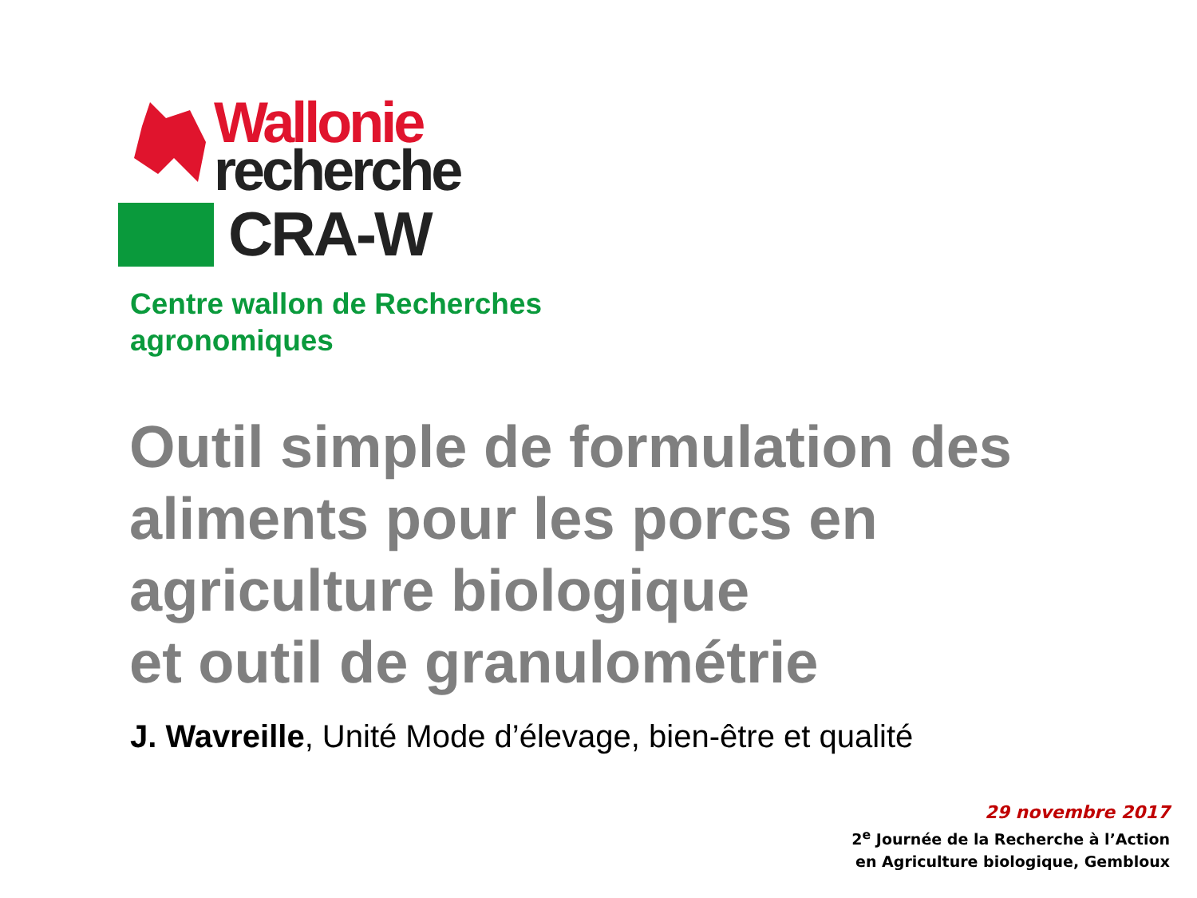Wallonie
recherche
CRA-W
Centre wallon de Recherches
agronomiques
Outil simple de formulation des
aliments pour les porcs en
agriculture biologique
et outil de granulométrie
J. Wavreille, Unité Mode d’élevage, bien-être et qualité
29 novembre 2017
2<sup>e</sup> Journée de la Recherche à l’Action
en Agriculture biologique, Gembloux